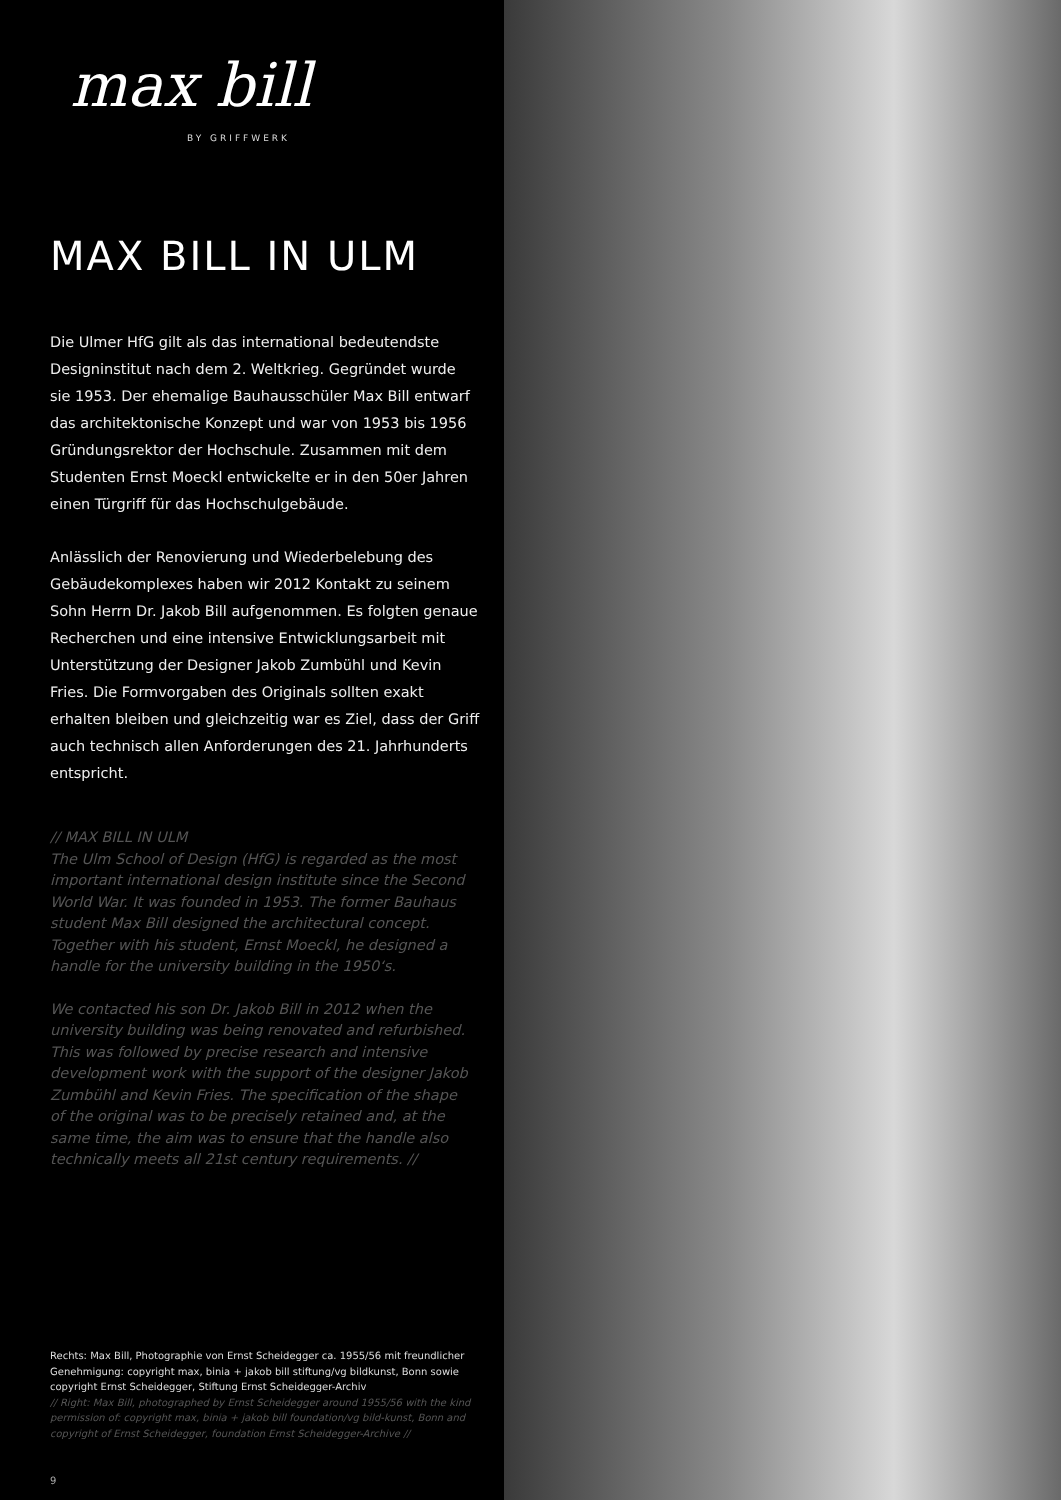max bill
BY GRIFFWERK
MAX BILL IN ULM
Die Ulmer HfG gilt als das international bedeutendste Designinstitut nach dem 2. Weltkrieg. Gegründet wurde sie 1953. Der ehemalige Bauhausschüler Max Bill entwarf das architektonische Konzept und war von 1953 bis 1956 Gründungsrektor der Hochschule. Zusammen mit dem Studenten Ernst Moeckl entwickelte er in den 50er Jahren einen Türgriff für das Hochschulgebäude.
Anlässlich der Renovierung und Wiederbelebung des Gebäudekomplexes haben wir 2012 Kontakt zu seinem Sohn Herrn Dr. Jakob Bill aufgenommen. Es folgten genaue Recherchen und eine intensive Entwicklungsarbeit mit Unterstützung der Designer Jakob Zumbühl und Kevin Fries. Die Formvorgaben des Originals sollten exakt erhalten bleiben und gleichzeitig war es Ziel, dass der Griff auch technisch allen Anforderungen des 21. Jahrhunderts entspricht.
// MAX BILL IN ULM
The Ulm School of Design (HfG) is regarded as the most important international design institute since the Second World War. It was founded in 1953. The former Bauhaus student Max Bill designed the architectural concept. Together with his student, Ernst Moeckl, he designed a handle for the university building in the 1950‘s.
We contacted his son Dr. Jakob Bill in 2012 when the university building was being renovated and refurbished. This was followed by precise research and intensive development work with the support of the designer Jakob Zumbühl and Kevin Fries. The specification of the shape of the original was to be precisely retained and, at the same time, the aim was to ensure that the handle also technically meets all 21st century requirements. //
Rechts: Max Bill, Photographie von Ernst Scheidegger ca. 1955/56 mit freundlicher Genehmigung: copyright max, binia + jakob bill stiftung/vg bildkunst, Bonn sowie copyright Ernst Scheidegger, Stiftung Ernst Scheidegger-Archiv
// Right: Max Bill, photographed by Ernst Scheidegger around 1955/56 with the kind permission of: copyright max, binia + jakob bill foundation/vg bild-kunst, Bonn and copyright of Ernst Scheidegger, foundation Ernst Scheidegger-Archive //
9